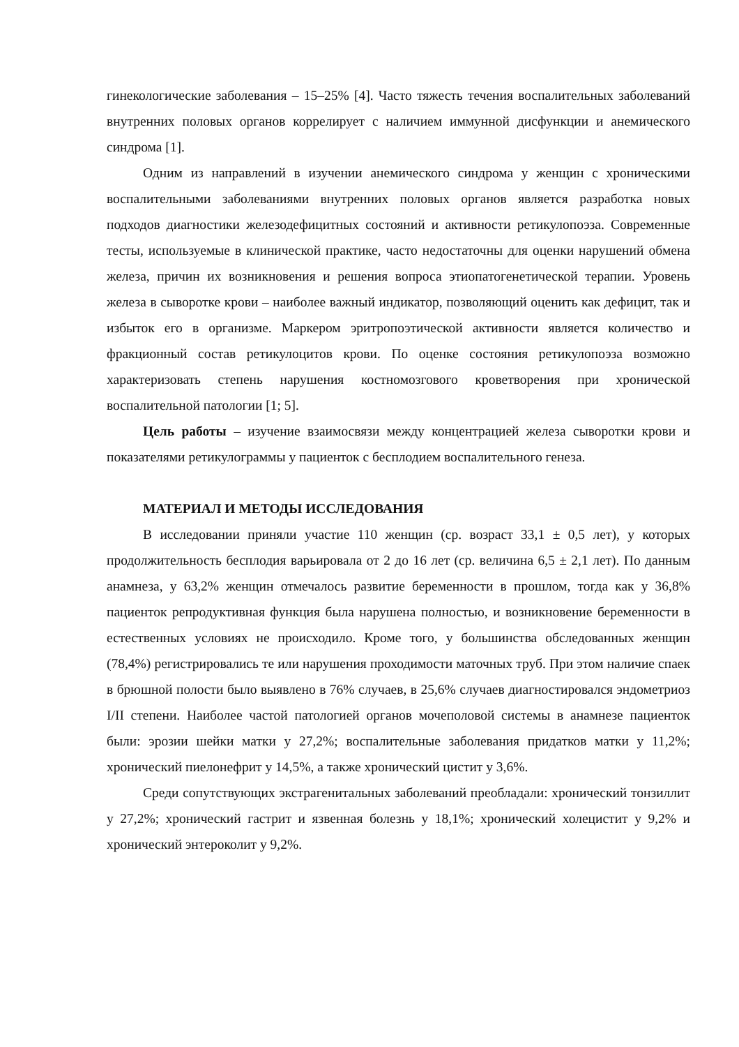гинекологические заболевания – 15–25% [4]. Часто тяжесть течения воспалительных заболеваний внутренних половых органов коррелирует с наличием иммунной дисфункции и анемического синдрома [1].
Одним из направлений в изучении анемического синдрома у женщин с хроническими воспалительными заболеваниями внутренних половых органов является разработка новых подходов диагностики железодефицитных состояний и активности ретикулопоэза. Современные тесты, используемые в клинической практике, часто недостаточны для оценки нарушений обмена железа, причин их возникновения и решения вопроса этиопатогенетической терапии. Уровень железа в сыворотке крови – наиболее важный индикатор, позволяющий оценить как дефицит, так и избыток его в организме. Маркером эритропоэтической активности является количество и фракционный состав ретикулоцитов крови. По оценке состояния ретикулопоэза возможно характеризовать степень нарушения костномозгового кроветворения при хронической воспалительной патологии [1; 5].
Цель работы – изучение взаимосвязи между концентрацией железа сыворотки крови и показателями ретикулограммы у пациенток с бесплодием воспалительного генеза.
МАТЕРИАЛ И МЕТОДЫ ИССЛЕДОВАНИЯ
В исследовании приняли участие 110 женщин (ср. возраст 33,1 ± 0,5 лет), у которых продолжительность бесплодия варьировала от 2 до 16 лет (ср. величина 6,5 ± 2,1 лет). По данным анамнеза, у 63,2% женщин отмечалось развитие беременности в прошлом, тогда как у 36,8% пациенток репродуктивная функция была нарушена полностью, и возникновение беременности в естественных условиях не происходило. Кроме того, у большинства обследованных женщин (78,4%) регистрировались те или нарушения проходимости маточных труб. При этом наличие спаек в брюшной полости было выявлено в 76% случаев, в 25,6% случаев диагностировался эндометриоз I/II степени. Наиболее частой патологией органов мочеполовой системы в анамнезе пациенток были: эрозии шейки матки у 27,2%; воспалительные заболевания придатков матки у 11,2%; хронический пиелонефрит у 14,5%, а также хронический цистит у 3,6%.
Среди сопутствующих экстрагенитальных заболеваний преобладали: хронический тонзиллит у 27,2%; хронический гастрит и язвенная болезнь у 18,1%; хронический холецистит у 9,2% и хронический энтероколит у 9,2%.